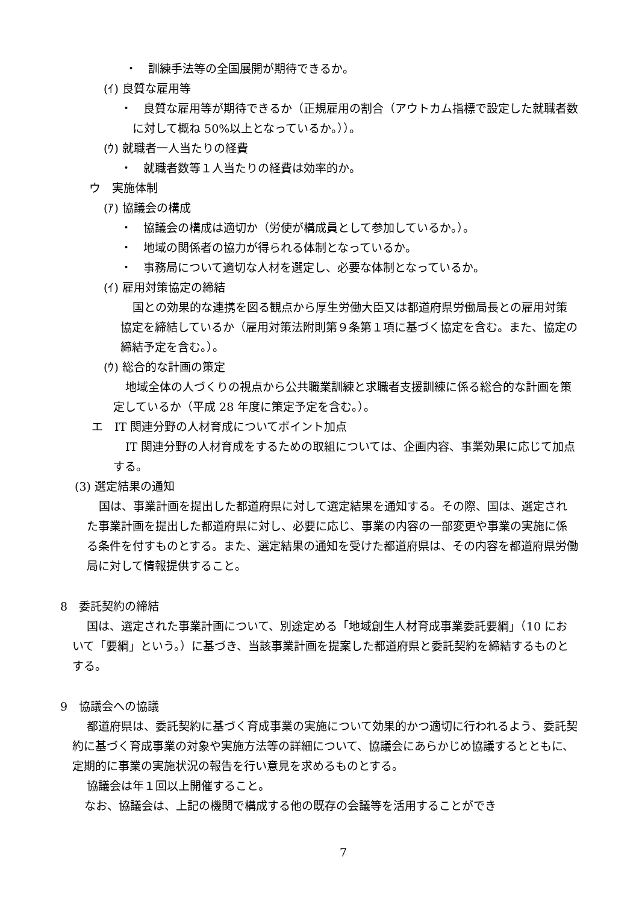・　訓練手法等の全国展開が期待できるか。
(ｲ) 良質な雇用等
・　良質な雇用等が期待できるか（正規雇用の割合（アウトカム指標で設定した就職者数に対して概ね 50%以上となっているか。））。
(ｳ) 就職者一人当たりの経費
・　就職者数等１人当たりの経費は効率的か。
ウ　実施体制
(ｱ) 協議会の構成
・　協議会の構成は適切か（労使が構成員として参加しているか。）。
・　地域の関係者の協力が得られる体制となっているか。
・　事務局について適切な人材を選定し、必要な体制となっているか。
(ｲ) 雇用対策協定の締結
国との効果的な連携を図る観点から厚生労働大臣又は都道府県労働局長との雇用対策協定を締結しているか（雇用対策法附則第９条第１項に基づく協定を含む。また、協定の締結予定を含む。）。
(ｳ) 総合的な計画の策定
地域全体の人づくりの視点から公共職業訓練と求職者支援訓練に係る総合的な計画を策定しているか（平成 28 年度に策定予定を含む。）。
エ　IT 関連分野の人材育成についてポイント加点
IT 関連分野の人材育成をするための取組については、企画内容、事業効果に応じて加点する。
(3) 選定結果の通知
国は、事業計画を提出した都道府県に対して選定結果を通知する。その際、国は、選定された事業計画を提出した都道府県に対し、必要に応じ、事業の内容の一部変更や事業の実施に係る条件を付すものとする。また、選定結果の通知を受けた都道府県は、その内容を都道府県労働局に対して情報提供すること。
8　委託契約の締結
国は、選定された事業計画について、別途定める「地域創生人材育成事業委託要綱」（10 において「要綱」という。）に基づき、当該事業計画を提案した都道府県と委託契約を締結するものとする。
9　協議会への協議
都道府県は、委託契約に基づく育成事業の実施について効果的かつ適切に行われるよう、委託契約に基づく育成事業の対象や実施方法等の詳細について、協議会にあらかじめ協議するとともに、定期的に事業の実施状況の報告を行い意見を求めるものとする。
協議会は年１回以上開催すること。
なお、協議会は、上記の機関で構成する他の既存の会議等を活用することができ
7